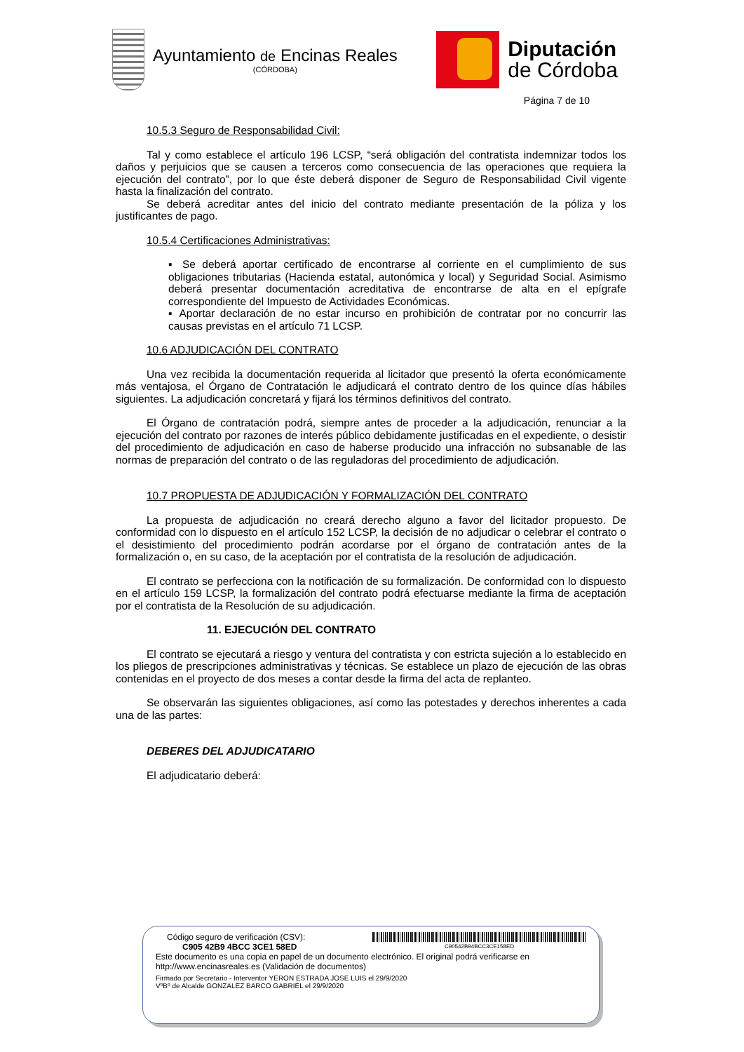Ayuntamiento de Encinas Reales
(CÓRDOBA)
Diputación
de Córdoba
Página 7 de 10
10.5.3 Seguro de Responsabilidad Civil:
Tal y como establece el artículo 196 LCSP, “será obligación del contratista indemnizar todos los daños y perjuicios que se causen a terceros como consecuencia de las operaciones que requiera la ejecución del contrato”, por lo que éste deberá disponer de Seguro de Responsabilidad Civil vigente hasta la finalización del contrato.
Se deberá acreditar antes del inicio del contrato mediante presentación de la póliza y los justificantes de pago.
10.5.4 Certificaciones Administrativas:
▪ Se deberá aportar certificado de encontrarse al corriente en el cumplimiento de sus obligaciones tributarias (Hacienda estatal, autonómica y local) y Seguridad Social. Asimismo deberá presentar documentación acreditativa de encontrarse de alta en el epígrafe correspondiente del Impuesto de Actividades Económicas.
▪ Aportar declaración de no estar incurso en prohibición de contratar por no concurrir las causas previstas en el artículo 71 LCSP.
10.6 ADJUDICACIÓN DEL CONTRATO
Una vez recibida la documentación requerida al licitador que presentó la oferta económicamente más ventajosa, el Órgano de Contratación le adjudicará el contrato dentro de los quince días hábiles siguientes. La adjudicación concretará y fijará los términos definitivos del contrato.
El Órgano de contratación podrá, siempre antes de proceder a la adjudicación, renunciar a la ejecución del contrato por razones de interés público debidamente justificadas en el expediente, o desistir del procedimiento de adjudicación en caso de haberse producido una infracción no subsanable de las normas de preparación del contrato o de las reguladoras del procedimiento de adjudicación.
10.7 PROPUESTA DE ADJUDICACIÓN Y FORMALIZACIÓN DEL CONTRATO
La propuesta de adjudicación no creará derecho alguno a favor del licitador propuesto. De conformidad con lo dispuesto en el artículo 152 LCSP, la decisión de no adjudicar o celebrar el contrato o el desistimiento del procedimiento podrán acordarse por el órgano de contratación antes de la formalización o, en su caso, de la aceptación por el contratista de la resolución de adjudicación.
El contrato se perfecciona con la notificación de su formalización. De conformidad con lo dispuesto en el artículo 159 LCSP, la formalización del contrato podrá efectuarse mediante la firma de aceptación por el contratista de la Resolución de su adjudicación.
11. EJECUCIÓN DEL CONTRATO
El contrato se ejecutará a riesgo y ventura del contratista y con estricta sujeción a lo establecido en los pliegos de prescripciones administrativas y técnicas. Se establece un plazo de ejecución de las obras contenidas en el proyecto de dos meses a contar desde la firma del acta de replanteo.
Se observarán las siguientes obligaciones, así como las potestades y derechos inherentes a cada una de las partes:
DEBERES DEL ADJUDICATARIO
El adjudicatario deberá:
Código seguro de verificación (CSV):
C905 42B9 4BCC 3CE1 58ED
C90542B94BCC3CE158ED
Este documento es una copia en papel de un documento electrónico. El original podrá verificarse en
http://www.encinasreales.es (Validación de documentos)
Firmado por Secretario - Interventor YERON ESTRADA JOSE LUIS el 29/9/2020
VºBº de Alcalde GONZALEZ BARCO GABRIEL el 29/9/2020